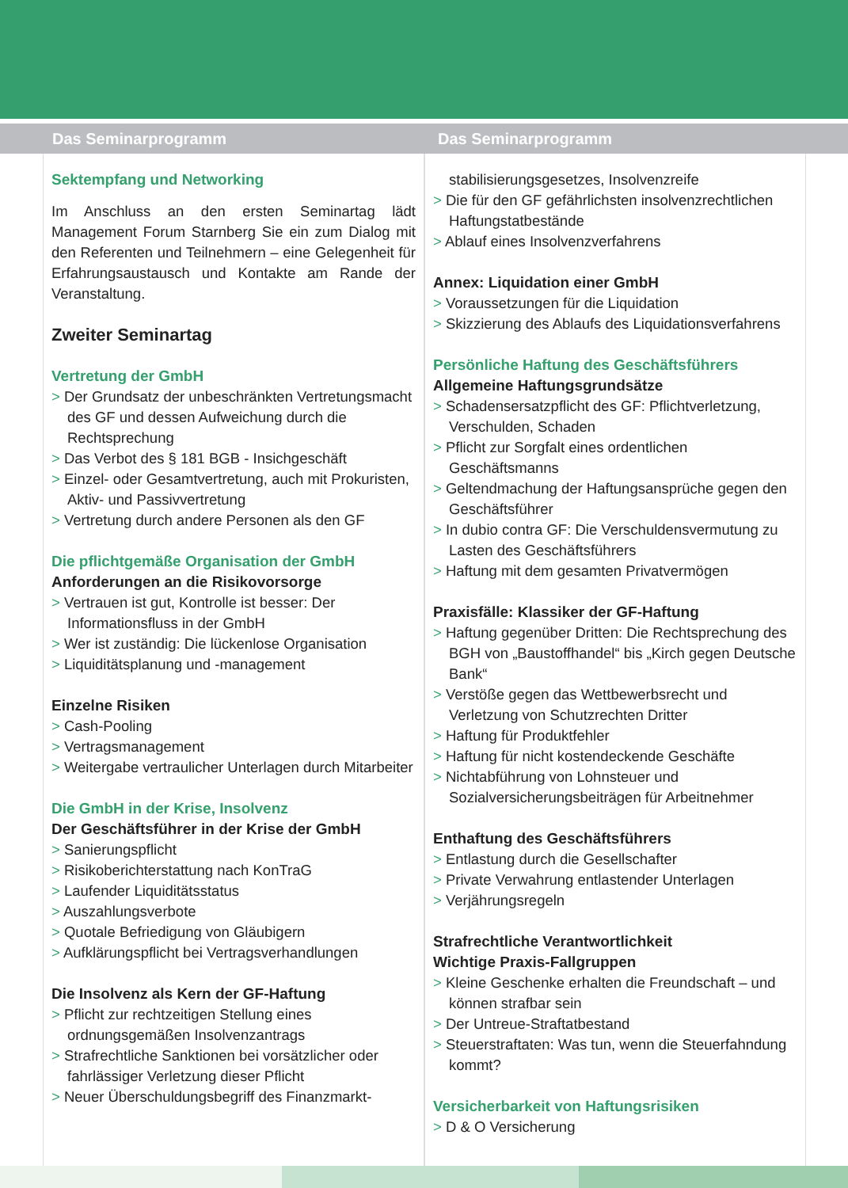Das Seminarprogramm Das Seminarprogramm
Sektempfang und Networking
Im Anschluss an den ersten Seminartag lädt Management Forum Starnberg Sie ein zum Dialog mit den Referenten und Teilnehmern – eine Gelegenheit für Erfahrungsaustausch und Kontakte am Rande der Veranstaltung.
Zweiter Seminartag
Vertretung der GmbH
> Der Grundsatz der unbeschränkten Vertretungsmacht des GF und dessen Aufweichung durch die Rechtsprechung
> Das Verbot des § 181 BGB - Insichgeschäft
> Einzel- oder Gesamtvertretung, auch mit Prokuristen, Aktiv- und Passivvertretung
> Vertretung durch andere Personen als den GF
Die pflichtgemäße Organisation der GmbH
Anforderungen an die Risikovorsorge
> Vertrauen ist gut, Kontrolle ist besser: Der Informationsfluss in der GmbH
> Wer ist zuständig: Die lückenlose Organisation
> Liquiditätsplanung und -management
Einzelne Risiken
> Cash-Pooling
> Vertragsmanagement
> Weitergabe vertraulicher Unterlagen durch Mitarbeiter
Die GmbH in der Krise, Insolvenz
Der Geschäftsführer in der Krise der GmbH
> Sanierungspflicht
> Risikoberichterstattung nach KonTraG
> Laufender Liquiditätsstatus
> Auszahlungsverbote
> Quotale Befriedigung von Gläubigern
> Aufklärungspflicht bei Vertragsverhandlungen
Die Insolvenz als Kern der GF-Haftung
> Pflicht zur rechtzeitigen Stellung eines ordnungsgemäßen Insolvenzantrags
> Strafrechtliche Sanktionen bei vorsätzlicher oder fahrlässiger Verletzung dieser Pflicht
> Neuer Überschuldungsbegriff des Finanzmarkt-
stabilisierungsgesetzes, Insolvenzreife
> Die für den GF gefährlichsten insolvenzrechtlichen Haftungstatbestände
> Ablauf eines Insolvenzverfahrens
Annex: Liquidation einer GmbH
> Voraussetzungen für die Liquidation
> Skizzierung des Ablaufs des Liquidationsverfahrens
Persönliche Haftung des Geschäftsführers
Allgemeine Haftungsgrundsätze
> Schadensersatzpflicht des GF: Pflichtverletzung, Verschulden, Schaden
> Pflicht zur Sorgfalt eines ordentlichen Geschäftsmanns
> Geltendmachung der Haftungsansprüche gegen den Geschäftsführer
> In dubio contra GF: Die Verschuldensvermutung zu Lasten des Geschäftsführers
> Haftung mit dem gesamten Privatvermögen
Praxisfälle: Klassiker der GF-Haftung
> Haftung gegenüber Dritten: Die Rechtsprechung des BGH von „Baustoffhandel“ bis „Kirch gegen Deutsche Bank“
> Verstöße gegen das Wettbewerbsrecht und Verletzung von Schutzrechten Dritter
> Haftung für Produktfehler
> Haftung für nicht kostendeckende Geschäfte
> Nichtabführung von Lohnsteuer und Sozialversicherungsbeiträgen für Arbeitnehmer
Enthaftung des Geschäftsführers
> Entlastung durch die Gesellschafter
> Private Verwahrung entlastender Unterlagen
> Verjährungsregeln
Strafrechtliche Verantwortlichkeit
Wichtige Praxis-Fallgruppen
> Kleine Geschenke erhalten die Freundschaft – und können strafbar sein
> Der Untreue-Straftatbestand
> Steuerstraftaten: Was tun, wenn die Steuerfahndung kommt?
Versicherbarkeit von Haftungsrisiken
> D & O Versicherung